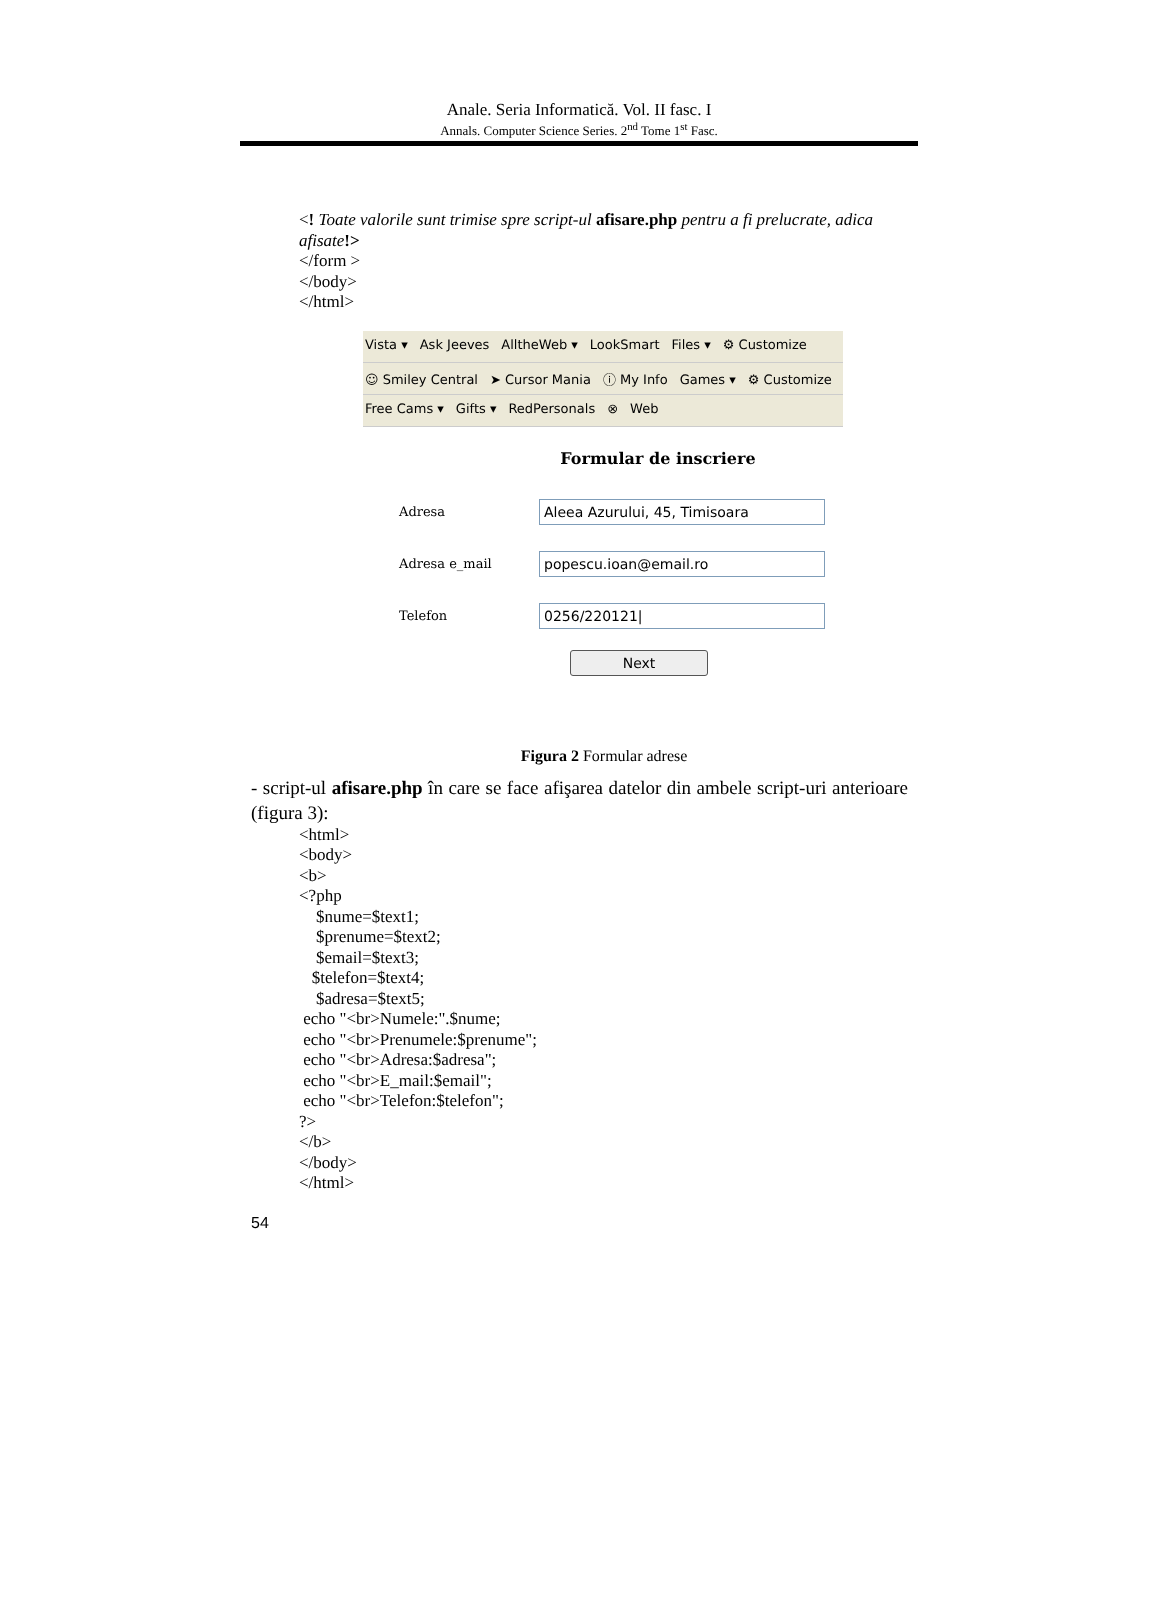Anale. Seria Informatică. Vol. II fasc. I
Annals. Computer Science Series. 2<sup>nd</sup> Tome 1<sup>st</sup> Fasc.
<! Toate valorile sunt trimise spre script-ul afisare.php pentru a fi prelucrate, adica afisate!>
</form >
</body>
</html>
Vista ▾ Ask Jeeves AlltheWeb ▾ LookSmart Files ▾ ⚙ Customize
☺ Smiley Central ➤ Cursor Mania ⓘ My Info Games ▾ ⚙ Customize
Free Cams ▾ Gifts ▾ RedPersonals ⊗ Web
Formular de inscriere
Adresa
Aleea Azurului, 45, Timisoara
Adresa e_mail
popescu.ioan@email.ro
Telefon
0256/220121|
Next
Figura 2 Formular adrese
- script-ul afisare.php în care se face afişarea datelor din ambele script-uri anterioare (figura 3):
<html>
<body>
<b>
<?php
$nume=$text1;
$prenume=$text2;
$email=$text3;
$telefon=$text4;
$adresa=$text5;
echo "<br>Numele:".$nume;
echo "<br>Prenumele:$prenume";
echo "<br>Adresa:$adresa";
echo "<br>E_mail:$email";
echo "<br>Telefon:$telefon";
?>
</b>
</body>
</html>
54